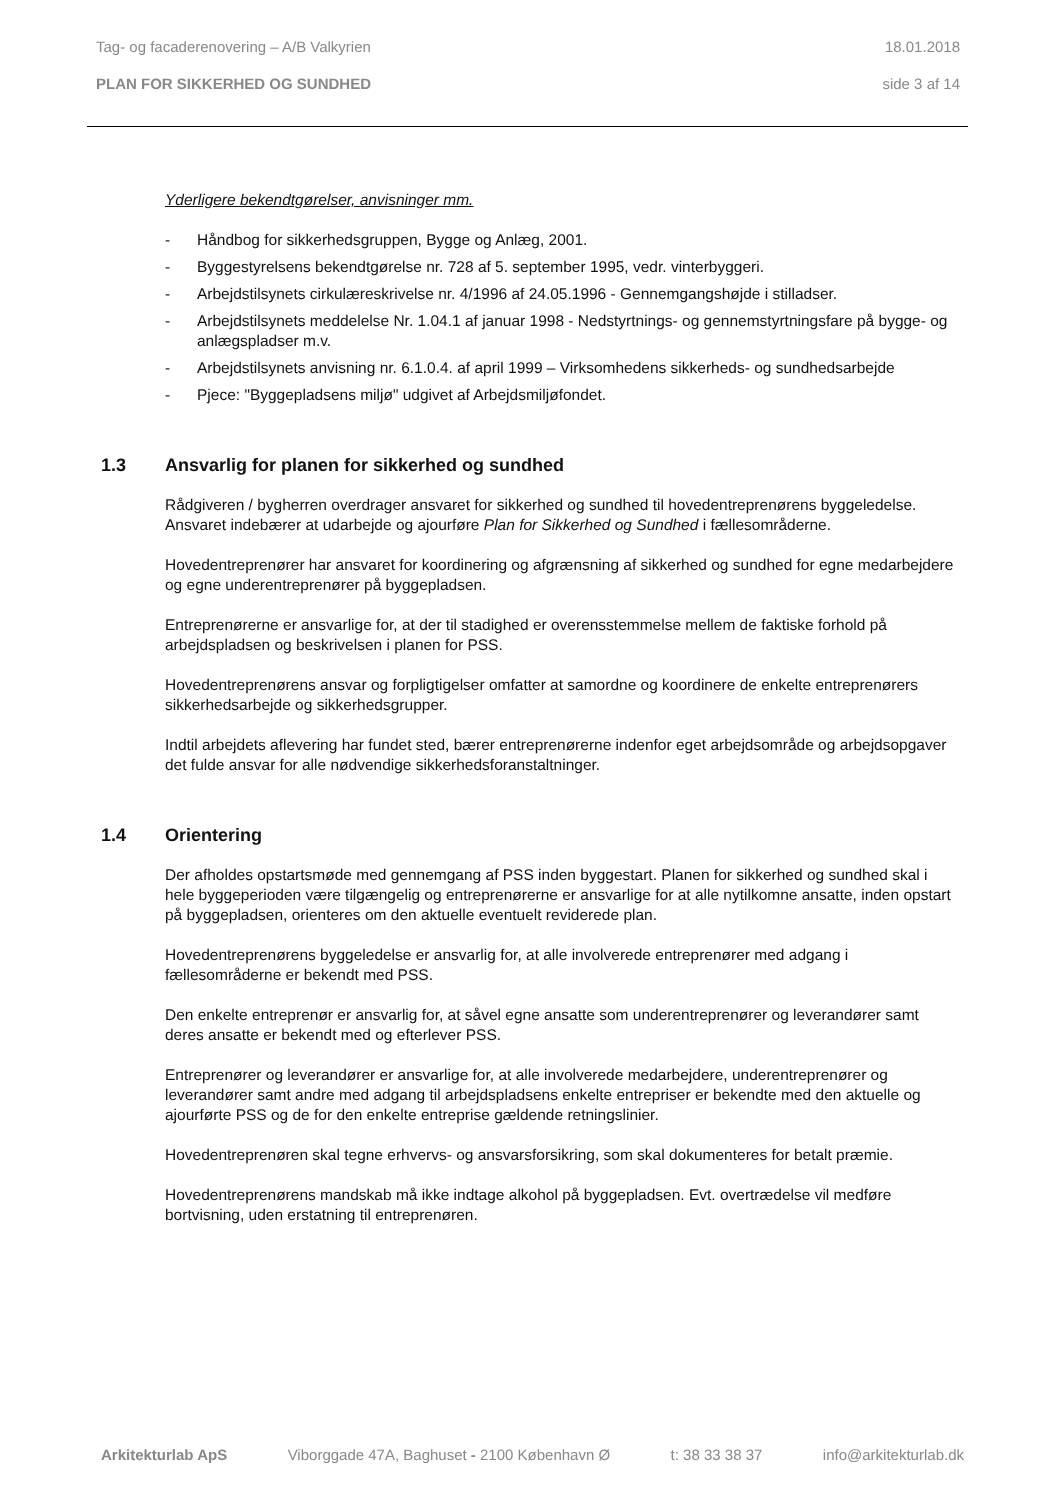Tag- og facaderenovering – A/B Valkyrien 18.01.2018
PLAN FOR SIKKERHED OG SUNDHED side 3 af 14
Yderligere bekendtgørelser, anvisninger mm.
- Håndbog for sikkerhedsgruppen, Bygge og Anlæg, 2001.
- Byggestyrelsens bekendtgørelse nr. 728 af 5. september 1995, vedr. vinterbyggeri.
- Arbejdstilsynets cirkulæreskrivelse nr. 4/1996 af 24.05.1996 - Gennemgangshøjde i stilladser.
- Arbejdstilsynets meddelelse Nr. 1.04.1 af januar 1998 - Nedstyrtnings- og gennemstyrtningsfare på bygge- og anlægspladser m.v.
- Arbejdstilsynets anvisning nr. 6.1.0.4. af april 1999 – Virksomhedens sikkerheds- og sundhedsarbejde
- Pjece: "Byggepladsens miljø" udgivet af Arbejdsmiljøfondet.
1.3 Ansvarlig for planen for sikkerhed og sundhed
Rådgiveren / bygherren overdrager ansvaret for sikkerhed og sundhed til hovedentreprenørens byggeledelse. Ansvaret indebærer at udarbejde og ajourføre Plan for Sikkerhed og Sundhed i fællesområderne.
Hovedentreprenører har ansvaret for koordinering og afgrænsning af sikkerhed og sundhed for egne medarbejdere og egne underentreprenører på byggepladsen.
Entreprenørerne er ansvarlige for, at der til stadighed er overensstemmelse mellem de faktiske forhold på arbejdspladsen og beskrivelsen i planen for PSS.
Hovedentreprenørens ansvar og forpligtigelser omfatter at samordne og koordinere de enkelte entreprenørers sikkerhedsarbejde og sikkerhedsgrupper.
Indtil arbejdets aflevering har fundet sted, bærer entreprenørerne indenfor eget arbejdsområde og arbejdsopgaver det fulde ansvar for alle nødvendige sikkerhedsforanstaltninger.
1.4 Orientering
Der afholdes opstartsmøde med gennemgang af PSS inden byggestart. Planen for sikkerhed og sundhed skal i hele byggeperioden være tilgængelig og entreprenørerne er ansvarlige for at alle nytilkomne ansatte, inden opstart på byggepladsen, orienteres om den aktuelle eventuelt reviderede plan.
Hovedentreprenørens byggeledelse er ansvarlig for, at alle involverede entreprenører med adgang i fællesområderne er bekendt med PSS.
Den enkelte entreprenør er ansvarlig for, at såvel egne ansatte som underentreprenører og leverandører samt deres ansatte er bekendt med og efterlever PSS.
Entreprenører og leverandører er ansvarlige for, at alle involverede medarbejdere, underentreprenører og leverandører samt andre med adgang til arbejdspladsens enkelte entrepriser er bekendte med den aktuelle og ajourførte PSS og de for den enkelte entreprise gældende retningslinier.
Hovedentreprenøren skal tegne erhvervs- og ansvarsforsikring, som skal dokumenteres for betalt præmie.
Hovedentreprenørens mandskab må ikke indtage alkohol på byggepladsen. Evt. overtrædelse vil medføre bortvisning, uden erstatning til entreprenøren.
Arkitekturlab ApS Viborggade 47A, Baghuset - 2100 København Ø t: 38 33 38 37 info@arkitekturlab.dk